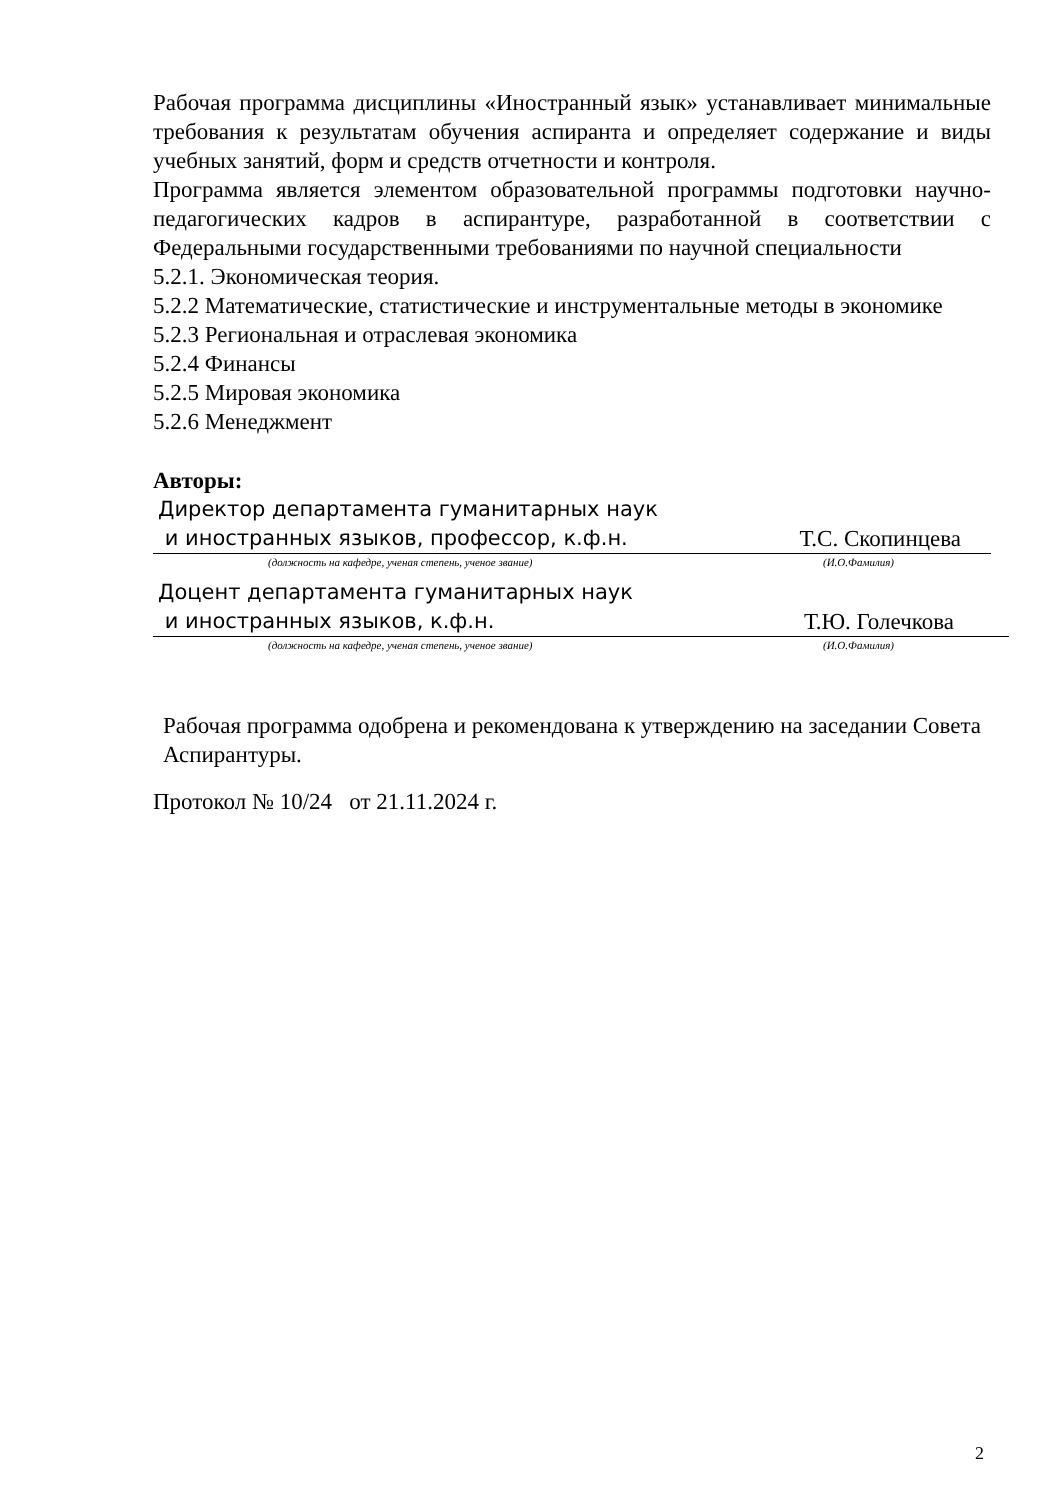Рабочая программа дисциплины «Иностранный язык» устанавливает минимальные требования к результатам обучения аспиранта и определяет содержание и виды учебных занятий, форм и средств отчетности и контроля.
Программа является элементом образовательной программы подготовки научно-педагогических кадров в аспирантуре, разработанной в соответствии с Федеральными государственными требованиями по научной специальности
5.2.1. Экономическая теория.
5.2.2 Математические, статистические и инструментальные методы в экономике
5.2.3 Региональная и отраслевая экономика
5.2.4 Финансы
5.2.5 Мировая экономика
5.2.6 Менеджмент
Авторы:
Директор департамента гуманитарных наук
и иностранных языков, профессор, к.ф.н.
Т.С. Скопинцева
(должность на кафедре, ученая степень, ученое звание) (И.О.Фамилия)
Доцент департамента гуманитарных наук
и иностранных языков, к.ф.н.
Т.Ю. Голечкова
(должность на кафедре, ученая степень, ученое звание) (И.О.Фамилия)
Рабочая программа одобрена и рекомендована к утверждению на заседании Совета Аспирантуры.
Протокол № 10/24 от 21.11.2024 г.
2